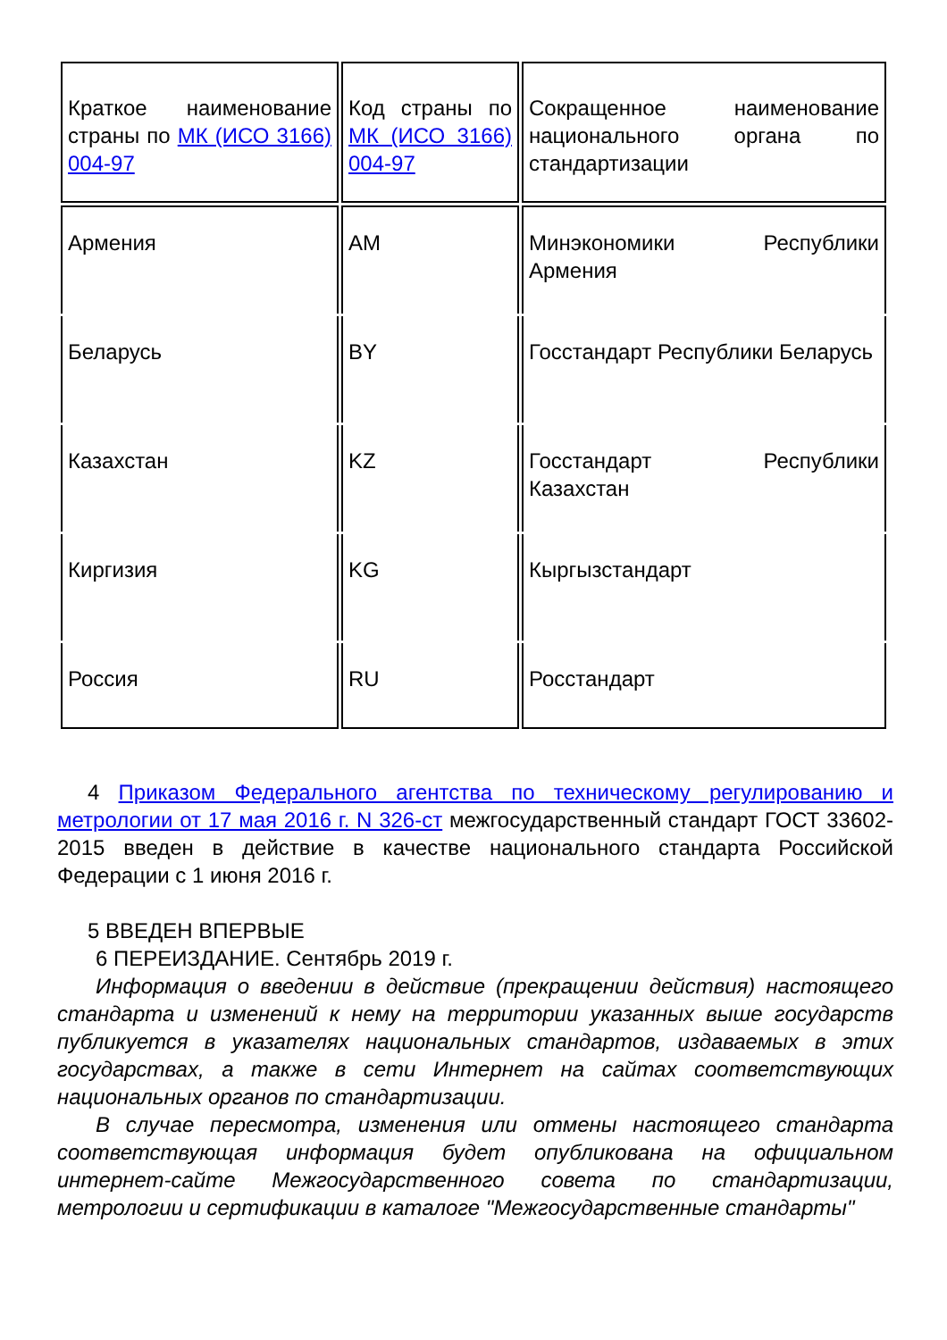| Краткое наименование страны по МК (ИСО 3166) 004-97 | Код страны по МК (ИСО 3166) 004-97 | Сокращенное наименование национального органа по стандартизации |
| Армения | AM | Минэкономики Республики Армения |
| Беларусь | BY | Госстандарт Республики Беларусь |
| Казахстан | KZ | Госстандарт Республики Казахстан |
| Киргизия | KG | Кыргызстандарт |
| Россия | RU | Росстандарт |
4 Приказом Федерального агентства по техническому регулированию и метрологии от 17 мая 2016 г. N 326-ст межгосударственный стандарт ГОСТ 33602-2015 введен в действие в качестве национального стандарта Российской Федерации с 1 июня 2016 г.
5 ВВЕДЕН ВПЕРВЫЕ
6 ПЕРЕИЗДАНИЕ. Сентябрь 2019 г.
Информация о введении в действие (прекращении действия) настоящего стандарта и изменений к нему на территории указанных выше государств публикуется в указателях национальных стандартов, издаваемых в этих государствах, а также в сети Интернет на сайтах соответствующих национальных органов по стандартизации.
В случае пересмотра, изменения или отмены настоящего стандарта соответствующая информация будет опубликована на официальном интернет-сайте Межгосударственного совета по стандартизации, метрологии и сертификации в каталоге "Межгосударственные стандарты"